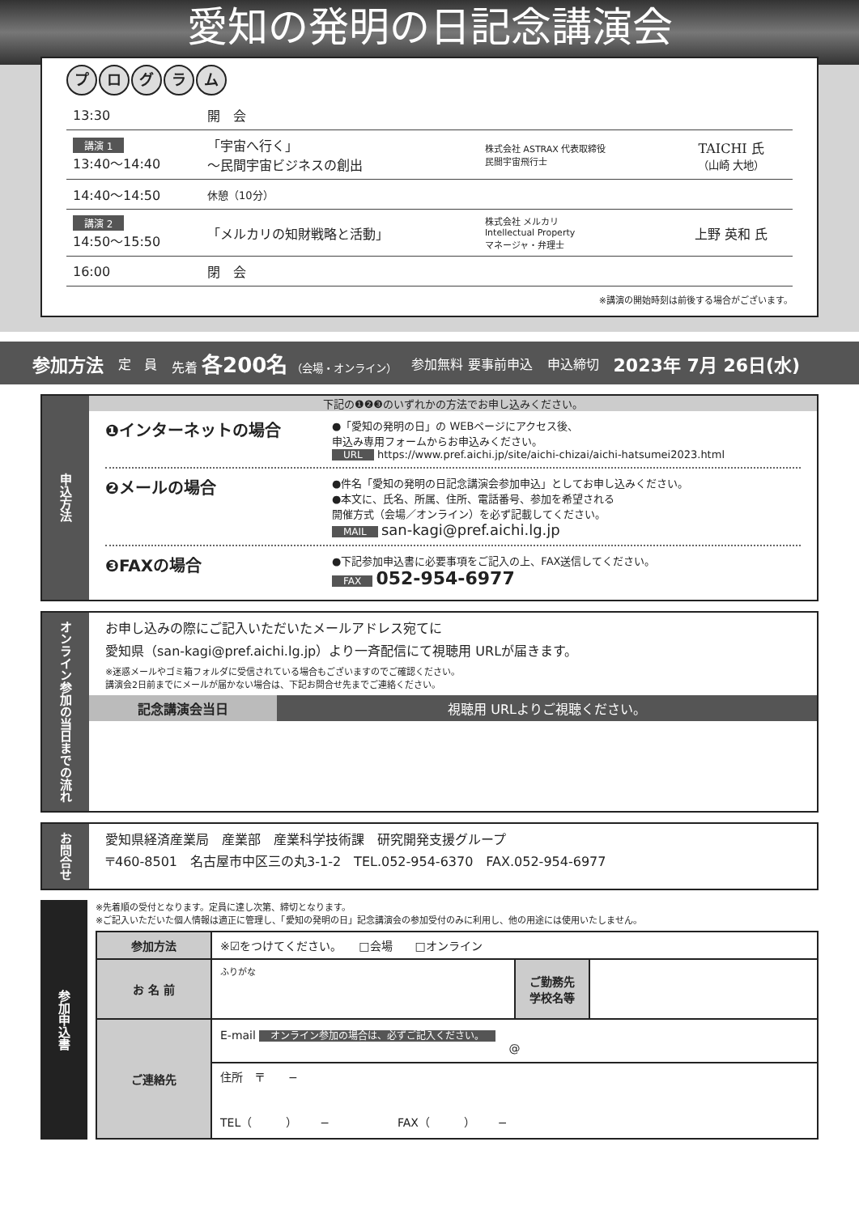愛知の発明の日記念講演会
プログラム
| 13:30 | 開 会 | | |
| 講演 1 13:40～14:40 | 「宇宙へ行く」 ～民間宇宙ビジネスの創出 | 株式会社 ASTRAX 代表取締役 民間宇宙飛行士 | TAICHI 氏 （山崎 大地） |
| 14:40～14:50 | 休憩（10分） | | |
| 講演 2 14:50～15:50 | 「メルカリの知財戦略と活動」 | 株式会社 メルカリ Intellectual Property マネージャ・弁理士 | 上野 英和 氏 |
| 16:00 | 閉 会 | | |
※講演の開始時刻は前後する場合がございます。
参加方法 定　員 先着 各200名 （会場・オンライン） 参加無料 要事前申込 申込締切 2023年 7月 26日(水)
申込方法
下記の❶❷❸のいずれかの方法でお申し込みください。
❶インターネットの場合
●「愛知の発明の日」の WEBページにアクセス後、
申込み専用フォームからお申込みください。
URL https://www.pref.aichi.jp/site/aichi-chizai/aichi-hatsumei2023.html
❷メールの場合
●件名「愛知の発明の日記念講演会参加申込」としてお申し込みください。
●本文に、氏名、所属、住所、電話番号、参加を希望される
開催方式（会場／オンライン）を必ず記載してください。
MAIL san-kagi@pref.aichi.lg.jp
❸FAXの場合
●下記参加申込書に必要事項をご記入の上、FAX送信してください。
FAX 052-954-6977
オンライン参加の当日までの流れ
お申し込みの際にご記入いただいたメールアドレス宛てに
愛知県（san-kagi@pref.aichi.lg.jp）より一斉配信にて視聴用 URLが届きます。
※迷惑メールやゴミ箱フォルダに受信されている場合もございますのでご確認ください。
講演会2日前までにメールが届かない場合は、下記お問合せ先までご連絡ください。
記念講演会当日 視聴用 URLよりご視聴ください。
お問合せ
愛知県経済産業局　産業部　産業科学技術課　研究開発支援グループ
〒460-8501　名古屋市中区三の丸3-1-2　TEL.052-954-6370　FAX.052-954-6977
参加申込書
※先着順の受付となります。定員に達し次第、締切となります。
※ご記入いただいた個人情報は適正に管理し、「愛知の発明の日」記念講演会の参加受付のみに利用し、他の用途には使用いたしません。
| 参加方法 | ※☑をつけてください。 □会場 □オンライン | | |
| お 名 前 | ふりがな | ご勤務先 学校名等 | |
| ご連絡先 | E-mail オンライン参加の場合は、必ずご記入ください。 @ | | |
| | 住所 〒 − TEL（ ） − FAX（ ） − | | |